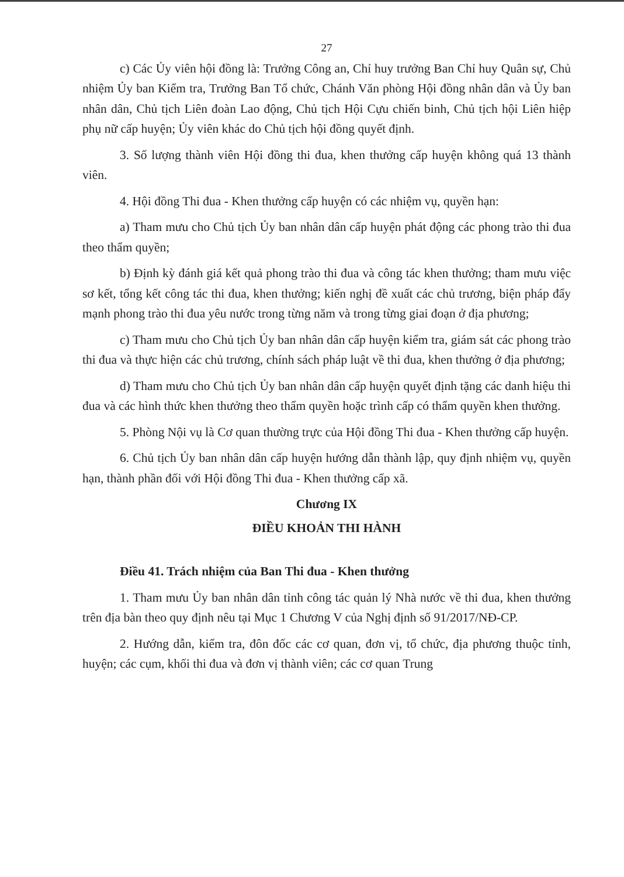27
c) Các Ủy viên hội đồng là: Trưởng Công an, Chỉ huy trưởng Ban Chỉ huy Quân sự, Chủ nhiệm Ủy ban Kiểm tra, Trưởng Ban Tổ chức, Chánh Văn phòng Hội đồng nhân dân và Ủy ban nhân dân, Chủ tịch Liên đoàn Lao động, Chủ tịch Hội Cựu chiến binh, Chủ tịch hội Liên hiệp phụ nữ cấp huyện; Ủy viên khác do Chủ tịch hội đồng quyết định.
3. Số lượng thành viên Hội đồng thi đua, khen thưởng cấp huyện không quá 13 thành viên.
4. Hội đồng Thi đua - Khen thưởng cấp huyện có các nhiệm vụ, quyền hạn:
a) Tham mưu cho Chủ tịch Ủy ban nhân dân cấp huyện phát động các phong trào thi đua theo thẩm quyền;
b) Định kỳ đánh giá kết quả phong trào thi đua và công tác khen thưởng; tham mưu việc sơ kết, tổng kết công tác thi đua, khen thưởng; kiến nghị đề xuất các chủ trương, biện pháp đẩy mạnh phong trào thi đua yêu nước trong từng năm và trong từng giai đoạn ở địa phương;
c) Tham mưu cho Chủ tịch Ủy ban nhân dân cấp huyện kiểm tra, giám sát các phong trào thi đua và thực hiện các chủ trương, chính sách pháp luật về thi đua, khen thưởng ở địa phương;
d) Tham mưu cho Chủ tịch Ủy ban nhân dân cấp huyện quyết định tặng các danh hiệu thi đua và các hình thức khen thưởng theo thẩm quyền hoặc trình cấp có thẩm quyền khen thưởng.
5. Phòng Nội vụ là Cơ quan thường trực của Hội đồng Thi đua - Khen thưởng cấp huyện.
6. Chủ tịch Ủy ban nhân dân cấp huyện hướng dẫn thành lập, quy định nhiệm vụ, quyền hạn, thành phần đối với Hội đồng Thi đua - Khen thưởng cấp xã.
Chương IX
ĐIỀU KHOẢN THI HÀNH
Điều 41. Trách nhiệm của Ban Thi đua - Khen thưởng
1. Tham mưu Ủy ban nhân dân tỉnh công tác quản lý Nhà nước về thi đua, khen thưởng trên địa bàn theo quy định nêu tại Mục 1 Chương V của Nghị định số 91/2017/NĐ-CP.
2. Hướng dẫn, kiểm tra, đôn đốc các cơ quan, đơn vị, tổ chức, địa phương thuộc tỉnh, huyện; các cụm, khối thi đua và đơn vị thành viên; các cơ quan Trung